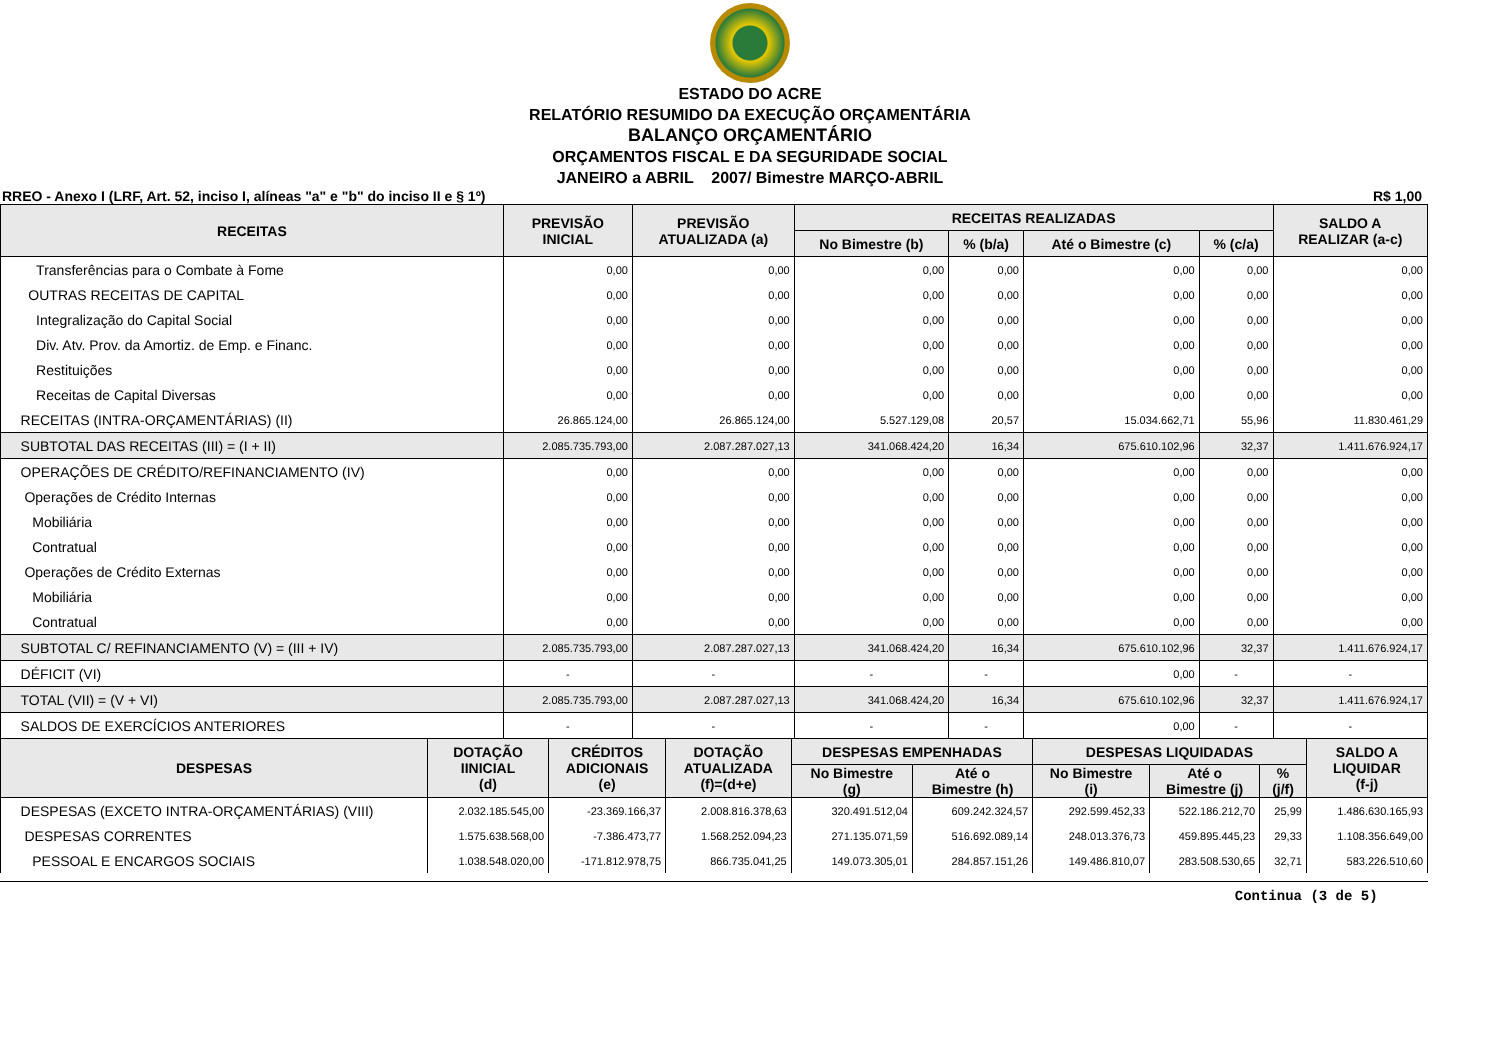ESTADO DO ACRE
RELATÓRIO RESUMIDO DA EXECUÇÃO ORÇAMENTÁRIA
BALANÇO ORÇAMENTÁRIO
ORÇAMENTOS FISCAL E DA SEGURIDADE SOCIAL
JANEIRO a ABRIL 2007/ Bimestre MARÇO-ABRIL
RREO - Anexo I (LRF, Art. 52, inciso I, alíneas "a" e "b" do inciso II e § 1º) R$ 1,00
| RECEITAS | PREVISÃO INICIAL | PREVISÃO ATUALIZADA (a) | RECEITAS REALIZADAS | | | | SALDO A REALIZAR (a-c) |
| --- | --- | --- | --- | --- | --- | --- | --- |
| | | | No Bimestre (b) | % (b/a) | Até o Bimestre (c) | % (c/a) | |
| Transferências para o Combate à Fome | 0,00 | 0,00 | 0,00 | 0,00 | 0,00 | 0,00 | 0,00 |
| OUTRAS RECEITAS DE CAPITAL | 0,00 | 0,00 | 0,00 | 0,00 | 0,00 | 0,00 | 0,00 |
| Integralização do Capital Social | 0,00 | 0,00 | 0,00 | 0,00 | 0,00 | 0,00 | 0,00 |
| Div. Atv. Prov. da Amortiz. de Emp. e Financ. | 0,00 | 0,00 | 0,00 | 0,00 | 0,00 | 0,00 | 0,00 |
| Restituições | 0,00 | 0,00 | 0,00 | 0,00 | 0,00 | 0,00 | 0,00 |
| Receitas de Capital Diversas | 0,00 | 0,00 | 0,00 | 0,00 | 0,00 | 0,00 | 0,00 |
| RECEITAS (INTRA-ORÇAMENTÁRIAS) (II) | 26.865.124,00 | 26.865.124,00 | 5.527.129,08 | 20,57 | 15.034.662,71 | 55,96 | 11.830.461,29 |
| SUBTOTAL DAS RECEITAS (III) = (I + II) | 2.085.735.793,00 | 2.087.287.027,13 | 341.068.424,20 | 16,34 | 675.610.102,96 | 32,37 | 1.411.676.924,17 |
| OPERAÇÕES DE CRÉDITO/REFINANCIAMENTO (IV) | 0,00 | 0,00 | 0,00 | 0,00 | 0,00 | 0,00 | 0,00 |
| Operações de Crédito Internas | 0,00 | 0,00 | 0,00 | 0,00 | 0,00 | 0,00 | 0,00 |
| Mobiliária | 0,00 | 0,00 | 0,00 | 0,00 | 0,00 | 0,00 | 0,00 |
| Contratual | 0,00 | 0,00 | 0,00 | 0,00 | 0,00 | 0,00 | 0,00 |
| Operações de Crédito Externas | 0,00 | 0,00 | 0,00 | 0,00 | 0,00 | 0,00 | 0,00 |
| Mobiliária | 0,00 | 0,00 | 0,00 | 0,00 | 0,00 | 0,00 | 0,00 |
| Contratual | 0,00 | 0,00 | 0,00 | 0,00 | 0,00 | 0,00 | 0,00 |
| SUBTOTAL C/ REFINANCIAMENTO (V) = (III + IV) | 2.085.735.793,00 | 2.087.287.027,13 | 341.068.424,20 | 16,34 | 675.610.102,96 | 32,37 | 1.411.676.924,17 |
| DÉFICIT (VI) | - | - | - | - | 0,00 | - | - |
| TOTAL (VII) = (V + VI) | 2.085.735.793,00 | 2.087.287.027,13 | 341.068.424,20 | 16,34 | 675.610.102,96 | 32,37 | 1.411.676.924,17 |
| SALDOS DE EXERCÍCIOS ANTERIORES | - | - | - | - | 0,00 | - | - |
| DESPESAS | DOTAÇÃO IINICIAL (d) | CRÉDITOS ADICIONAIS (e) | DOTAÇÃO ATUALIZADA (f)=(d+e) | DESPESAS EMPENHADAS | | DESPESAS LIQUIDADAS | | | SALDO A LIQUIDAR (f-j) |
| --- | --- | --- | --- | --- | --- | --- | --- | --- | --- |
| | | | | No Bimestre (g) | Até o Bimestre (h) | No Bimestre (i) | Até o Bimestre (j) | % (j/f) | |
| DESPESAS (EXCETO INTRA-ORÇAMENTÁRIAS) (VIII) | 2.032.185.545,00 | -23.369.166,37 | 2.008.816.378,63 | 320.491.512,04 | 609.242.324,57 | 292.599.452,33 | 522.186.212,70 | 25,99 | 1.486.630.165,93 |
| DESPESAS CORRENTES | 1.575.638.568,00 | -7.386.473,77 | 1.568.252.094,23 | 271.135.071,59 | 516.692.089,14 | 248.013.376,73 | 459.895.445,23 | 29,33 | 1.108.356.649,00 |
| PESSOAL E ENCARGOS SOCIAIS | 1.038.548.020,00 | -171.812.978,75 | 866.735.041,25 | 149.073.305,01 | 284.857.151,26 | 149.486.810,07 | 283.508.530,65 | 32,71 | 583.226.510,60 |
Continua (3 de 5)